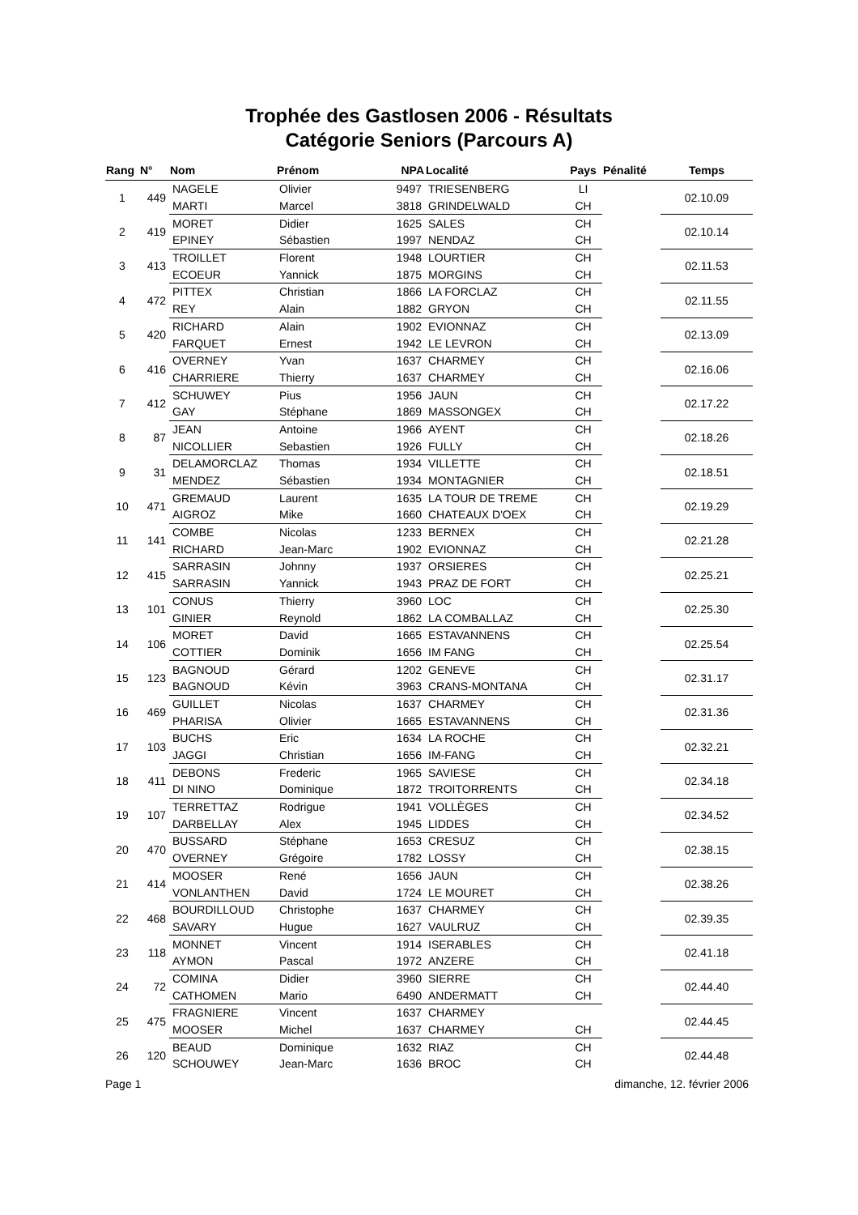Trophée des Gastlosen 2006 - Résultats
Catégorie Seniors (Parcours A)
| Rang | N° | Nom | Prénom | NPA | Localité | Pays | Pénalité | Temps |
| --- | --- | --- | --- | --- | --- | --- | --- | --- |
| 1 | 449 | NAGELE | Olivier | 9497 | TRIESENBERG | LI | | 02.10.09 |
| | | MARTI | Marcel | 3818 | GRINDELWALD | CH | | |
| 2 | 419 | MORET | Didier | 1625 | SALES | CH | | 02.10.14 |
| | | EPINEY | Sébastien | 1997 | NENDAZ | CH | | |
| 3 | 413 | TROILLET | Florent | 1948 | LOURTIER | CH | | 02.11.53 |
| | | ECOEUR | Yannick | 1875 | MORGINS | CH | | |
| 4 | 472 | PITTEX | Christian | 1866 | LA FORCLAZ | CH | | 02.11.55 |
| | | REY | Alain | 1882 | GRYON | CH | | |
| 5 | 420 | RICHARD | Alain | 1902 | EVIONNAZ | CH | | 02.13.09 |
| | | FARQUET | Ernest | 1942 | LE LEVRON | CH | | |
| 6 | 416 | OVERNEY | Yvan | 1637 | CHARMEY | CH | | 02.16.06 |
| | | CHARRIERE | Thierry | 1637 | CHARMEY | CH | | |
| 7 | 412 | SCHUWEY | Pius | 1956 | JAUN | CH | | 02.17.22 |
| | | GAY | Stéphane | 1869 | MASSONGEX | CH | | |
| 8 | 87 | JEAN | Antoine | 1966 | AYENT | CH | | 02.18.26 |
| | | NICOLLIER | Sebastien | 1926 | FULLY | CH | | |
| 9 | 31 | DELAMORCLAZ | Thomas | 1934 | VILLETTE | CH | | 02.18.51 |
| | | MENDEZ | Sébastien | 1934 | MONTAGNIER | CH | | |
| 10 | 471 | GREMAUD | Laurent | 1635 | LA TOUR DE TREME | CH | | 02.19.29 |
| | | AIGROZ | Mike | 1660 | CHATEAUX D'OEX | CH | | |
| 11 | 141 | COMBE | Nicolas | 1233 | BERNEX | CH | | 02.21.28 |
| | | RICHARD | Jean-Marc | 1902 | EVIONNAZ | CH | | |
| 12 | 415 | SARRASIN | Johnny | 1937 | ORSIERES | CH | | 02.25.21 |
| | | SARRASIN | Yannick | 1943 | PRAZ DE FORT | CH | | |
| 13 | 101 | CONUS | Thierry | 3960 | LOC | CH | | 02.25.30 |
| | | GINIER | Reynold | 1862 | LA COMBALLAZ | CH | | |
| 14 | 106 | MORET | David | 1665 | ESTAVANNENS | CH | | 02.25.54 |
| | | COTTIER | Dominik | 1656 | IM FANG | CH | | |
| 15 | 123 | BAGNOUD | Gérard | 1202 | GENEVE | CH | | 02.31.17 |
| | | BAGNOUD | Kévin | 3963 | CRANS-MONTANA | CH | | |
| 16 | 469 | GUILLET | Nicolas | 1637 | CHARMEY | CH | | 02.31.36 |
| | | PHARISA | Olivier | 1665 | ESTAVANNENS | CH | | |
| 17 | 103 | BUCHS | Eric | 1634 | LA ROCHE | CH | | 02.32.21 |
| | | JAGGI | Christian | 1656 | IM-FANG | CH | | |
| 18 | 411 | DEBONS | Frederic | 1965 | SAVIESE | CH | | 02.34.18 |
| | | DI NINO | Dominique | 1872 | TROITORRENTS | CH | | |
| 19 | 107 | TERRETTAZ | Rodrigue | 1941 | VOLLÈGES | CH | | 02.34.52 |
| | | DARBELLAY | Alex | 1945 | LIDDES | CH | | |
| 20 | 470 | BUSSARD | Stéphane | 1653 | CRESUZ | CH | | 02.38.15 |
| | | OVERNEY | Grégoire | 1782 | LOSSY | CH | | |
| 21 | 414 | MOOSER | René | 1656 | JAUN | CH | | 02.38.26 |
| | | VONLANTHEN | David | 1724 | LE MOURET | CH | | |
| 22 | 468 | BOURDILLOUD | Christophe | 1637 | CHARMEY | CH | | 02.39.35 |
| | | SAVARY | Hugue | 1627 | VAULRUZ | CH | | |
| 23 | 118 | MONNET | Vincent | 1914 | ISERABLES | CH | | 02.41.18 |
| | | AYMON | Pascal | 1972 | ANZERE | CH | | |
| 24 | 72 | COMINA | Didier | 3960 | SIERRE | CH | | 02.44.40 |
| | | CATHOMEN | Mario | 6490 | ANDERMATT | CH | | |
| 25 | 475 | FRAGNIERE | Vincent | 1637 | CHARMEY | | | 02.44.45 |
| | | MOOSER | Michel | 1637 | CHARMEY | CH | | |
| 26 | 120 | BEAUD | Dominique | 1632 | RIAZ | CH | | 02.44.48 |
| | | SCHOUWEY | Jean-Marc | 1636 | BROC | CH | | |
Page 1 dimanche, 12. février 2006